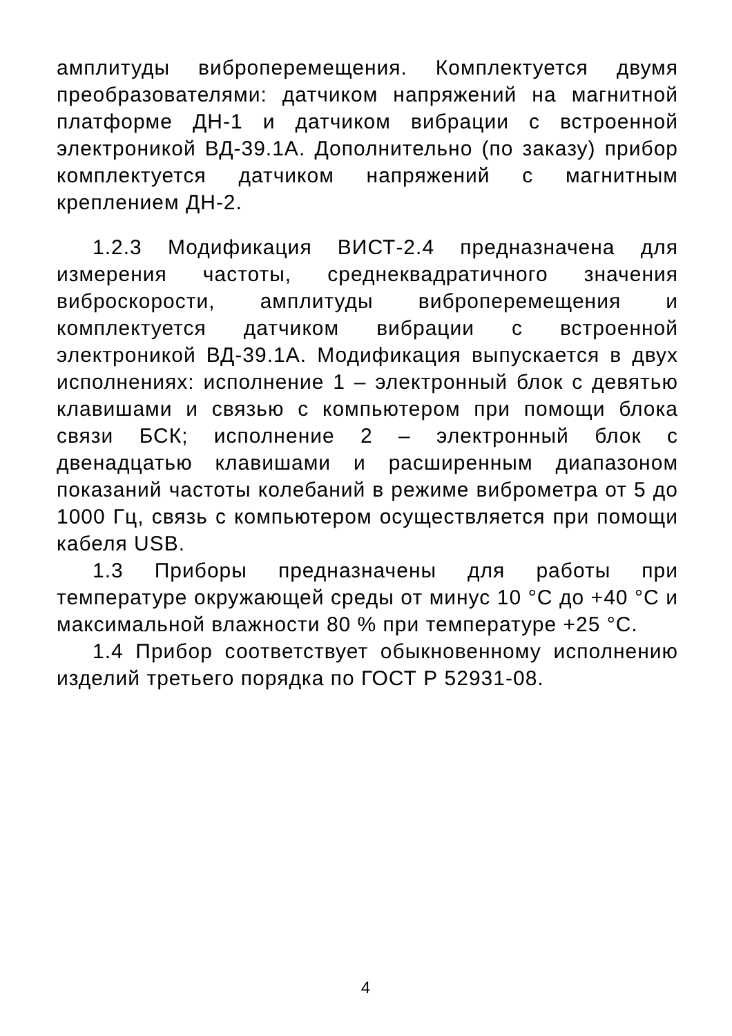амплитуды виброперемещения. Комплектуется двумя преобразователями: датчиком напряжений на магнитной платформе ДН-1 и датчиком вибрации с встроенной электроникой ВД-39.1А. Дополнительно (по заказу) прибор комплектуется датчиком напряжений с магнитным креплением ДН-2.
1.2.3 Модификация ВИСТ-2.4 предназначена для измерения частоты, среднеквадратичного значения виброскорости, амплитуды виброперемещения и комплектуется датчиком вибрации с встроенной электроникой ВД-39.1А. Модификация выпускается в двух исполнениях: исполнение 1 – электронный блок с девятью клавишами и связью с компьютером при помощи блока связи БСК; исполнение 2 – электронный блок с двенадцатью клавишами и расширенным диапазоном показаний частоты колебаний в режиме виброметра от 5 до 1000 Гц, связь с компьютером осуществляется при помощи кабеля USB.
1.3 Приборы предназначены для работы при температуре окружающей среды от минус 10 °С до +40 °С и максимальной влажности 80 % при температуре +25 °С.
1.4 Прибор соответствует обыкновенному исполнению изделий третьего порядка по ГОСТ Р 52931-08.
4